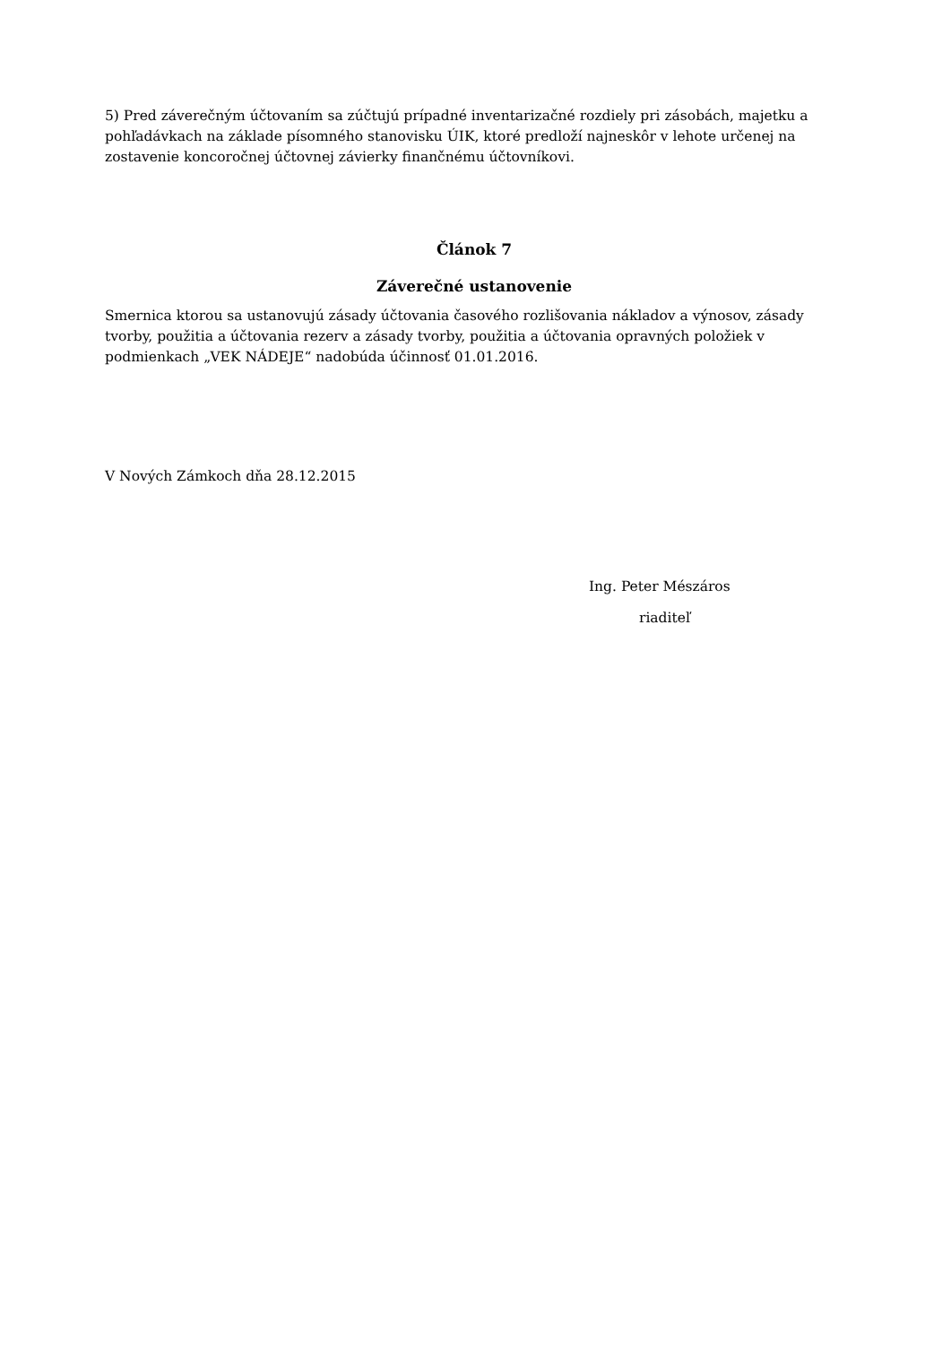5) Pred záverečným účtovaním sa zúčtujú prípadné inventarizačné rozdiely pri zásobách, majetku a pohľadávkach na základe písomného stanovisku ÚIK, ktoré predloží najneskôr v lehote určenej na zostavenie koncoročnej účtovnej závierky finančnému účtovníkovi.
Článok 7
Záverečné ustanovenie
Smernica ktorou sa ustanovujú zásady účtovania časového rozlišovania nákladov a výnosov, zásady tvorby, použitia a účtovania rezerv a zásady tvorby, použitia a účtovania opravných položiek v podmienkach „VEK NÁDEJE“ nadobúda účinnosť 01.01.2016.
V Nových Zámkoch dňa 28.12.2015
Ing. Peter Mészáros
riaditeľ